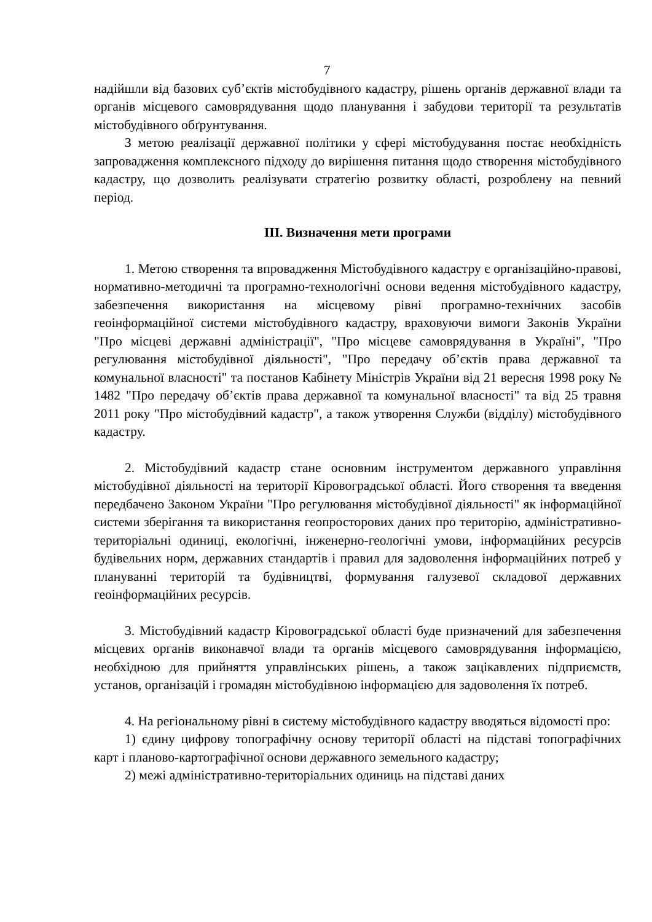7
надійшли від базових суб’єктів містобудівного кадастру, рішень органів державної влади та органів місцевого самоврядування щодо планування і забудови території та результатів містобудівного обґрунтування.
З метою реалізації державної політики у сфері містобудування постає необхідність запровадження комплексного підходу до вирішення питання щодо створення містобудівного кадастру, що дозволить реалізувати стратегію розвитку області, розроблену на певний період.
ІІІ. Визначення мети програми
1. Метою створення та впровадження Містобудівного кадастру є організаційно-правові, нормативно-методичні та програмно-технологічні основи ведення містобудівного кадастру, забезпечення використання на місцевому рівні програмно-технічних засобів геоінформаційної системи містобудівного кадастру, враховуючи вимоги Законів України "Про місцеві державні адміністрації", "Про місцеве самоврядування в Україні", "Про регулювання містобудівної діяльності", "Про передачу об’єктів права державної та комунальної власності" та постанов Кабінету Міністрів України від 21 вересня 1998 року № 1482 "Про передачу об’єктів права державної та комунальної власності" та від 25 травня 2011 року "Про містобудівний кадастр", а також утворення Служби (відділу) містобудівного кадастру.
2. Містобудівний кадастр стане основним інструментом державного управління містобудівної діяльності на території Кіровоградської області. Його створення та введення передбачено Законом України "Про регулювання містобудівної діяльності" як інформаційної системи зберігання та використання геопросторових даних про територію, адміністративно-територіальні одиниці, екологічні, інженерно-геологічні умови, інформаційних ресурсів будівельних норм, державних стандартів і правил для задоволення інформаційних потреб у плануванні територій та будівництві, формування галузевої складової державних геоінформаційних ресурсів.
3. Містобудівний кадастр Кіровоградської області буде призначений для забезпечення місцевих органів виконавчої влади та органів місцевого самоврядування інформацією, необхідною для прийняття управлінських рішень, а також зацікавлених підприємств, установ, організацій і громадян містобудівною інформацією для задоволення їх потреб.
4. На регіональному рівні в систему містобудівного кадастру вводяться відомості про:
1) єдину цифрову топографічну основу території області на підставі топографічних карт і планово-картографічної основи державного земельного кадастру;
2) межі адміністративно-територіальних одиниць на підставі даних